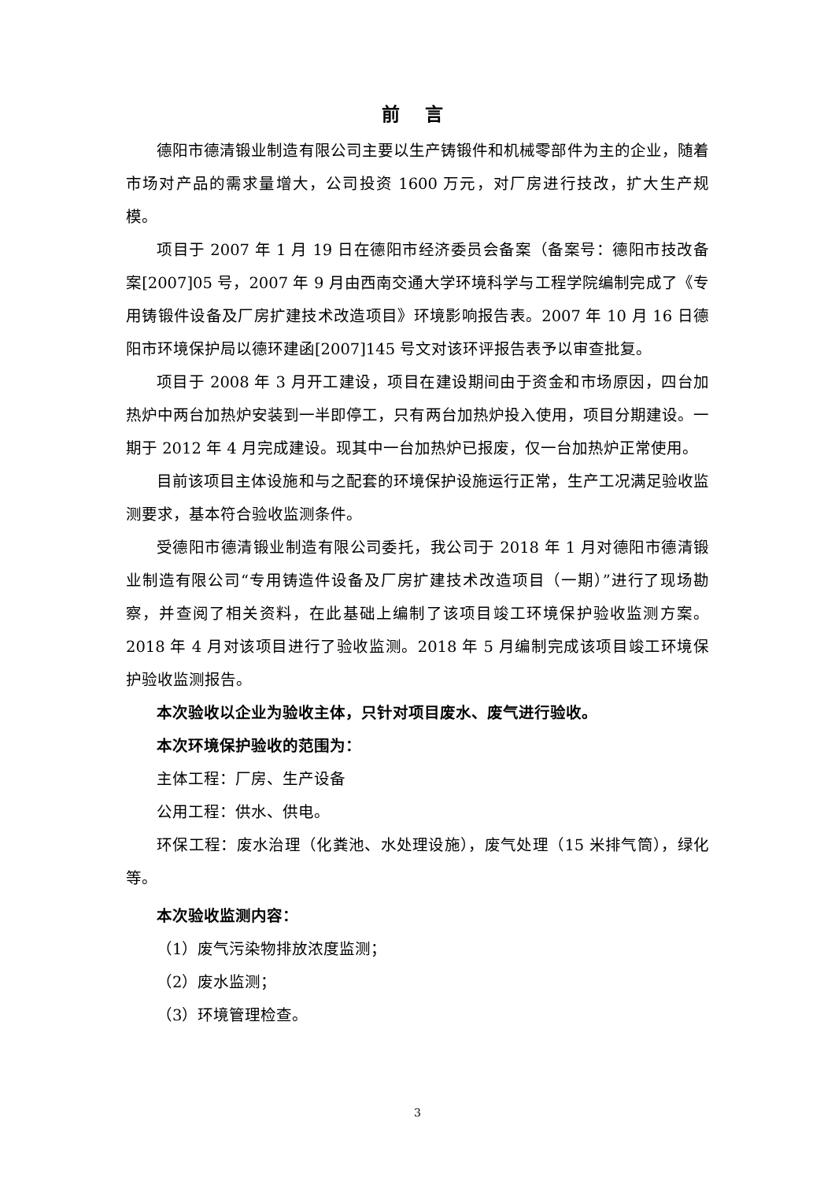前 言
德阳市德清锻业制造有限公司主要以生产铸锻件和机械零部件为主的企业，随着市场对产品的需求量增大，公司投资 1600 万元，对厂房进行技改，扩大生产规模。
项目于 2007 年 1 月 19 日在德阳市经济委员会备案（备案号：德阳市技改备案[2007]05 号，2007 年 9 月由西南交通大学环境科学与工程学院编制完成了《专用铸锻件设备及厂房扩建技术改造项目》环境影响报告表。2007 年 10 月 16 日德阳市环境保护局以德环建函[2007]145 号文对该环评报告表予以审查批复。
项目于 2008 年 3 月开工建设，项目在建设期间由于资金和市场原因，四台加热炉中两台加热炉安装到一半即停工，只有两台加热炉投入使用，项目分期建设。一期于 2012 年 4 月完成建设。现其中一台加热炉已报废，仅一台加热炉正常使用。
目前该项目主体设施和与之配套的环境保护设施运行正常，生产工况满足验收监测要求，基本符合验收监测条件。
受德阳市德清锻业制造有限公司委托，我公司于 2018 年 1 月对德阳市德清锻业制造有限公司“专用铸造件设备及厂房扩建技术改造项目（一期）”进行了现场勘察，并查阅了相关资料，在此基础上编制了该项目竣工环境保护验收监测方案。2018 年 4 月对该项目进行了验收监测。2018 年 5 月编制完成该项目竣工环境保护验收监测报告。
本次验收以企业为验收主体，只针对项目废水、废气进行验收。
本次环境保护验收的范围为：
主体工程：厂房、生产设备
公用工程：供水、供电。
环保工程：废水治理（化粪池、水处理设施），废气处理（15 米排气筒），绿化等。
本次验收监测内容：
（1）废气污染物排放浓度监测；
（2）废水监测；
（3）环境管理检查。
3